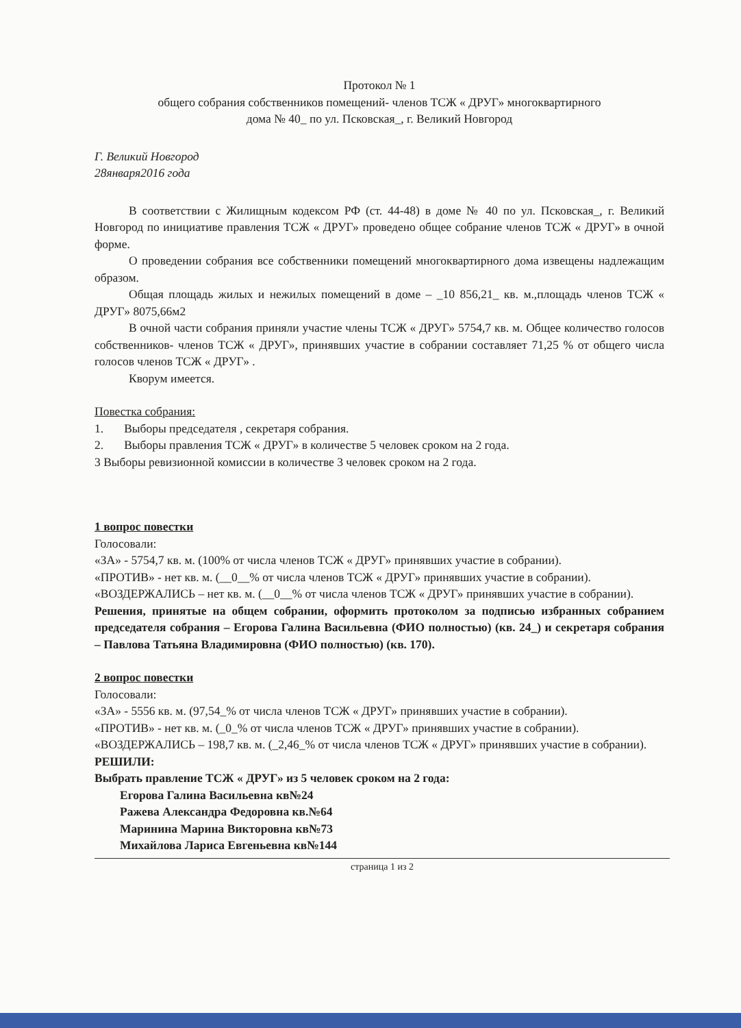Протокол № 1
общего собрания собственников помещений- членов ТСЖ « ДРУГ» многоквартирного
дома № 40_ по ул. Псковская_, г. Великий Новгород
Г. Великий Новгород
28января2016 года
В соответствии с Жилищным кодексом РФ (ст. 44-48) в доме № 40 по ул. Псковская_, г. Великий Новгород по инициативе правления ТСЖ « ДРУГ» проведено общее собрание членов ТСЖ « ДРУГ» в очной форме.
О проведении собрания все собственники помещений многоквартирного дома извещены надлежащим образом.
Общая площадь жилых и нежилых помещений в доме – _10 856,21_ кв. м.,площадь членов ТСЖ « ДРУГ» 8075,66м2
В очной части собрания приняли участие члены ТСЖ « ДРУГ» 5754,7 кв. м. Общее количество голосов собственников- членов ТСЖ « ДРУГ», принявших участие в собрании составляет 71,25 % от общего числа голосов членов ТСЖ « ДРУГ» .
Кворум имеется.
Повестка собрания:
1. Выборы председателя , секретаря собрания.
2. Выборы правления ТСЖ « ДРУГ» в количестве 5 человек сроком на 2 года.
3 Выборы ревизионной комиссии в количестве 3 человек сроком на 2 года.
1 вопрос повестки
Голосовали:
«ЗА» - 5754,7 кв. м. (100% от числа членов ТСЖ « ДРУГ» принявших участие в собрании).
«ПРОТИВ» - нет кв. м. (__0__% от числа членов ТСЖ « ДРУГ» принявших участие в собрании).
«ВОЗДЕРЖАЛИСЬ – нет кв. м. (__0__% от числа членов ТСЖ « ДРУГ» принявших участие в собрании).
Решения, принятые на общем собрании, оформить протоколом за подписью избранных собранием председателя собрания – Егорова Галина Васильевна (ФИО полностью) (кв. 24_) и секретаря собрания – Павлова Татьяна Владимировна (ФИО полностью) (кв. 170).
2 вопрос повестки
Голосовали:
«ЗА» - 5556 кв. м. (97,54_% от числа членов ТСЖ « ДРУГ» принявших участие в собрании).
«ПРОТИВ» - нет кв. м. (_0_% от числа членов ТСЖ « ДРУГ» принявших участие в собрании).
«ВОЗДЕРЖАЛИСЬ – 198,7 кв. м. (_2,46_% от числа членов ТСЖ « ДРУГ» принявших участие в собрании).
РЕШИЛИ:
Выбрать правление ТСЖ « ДРУГ» из 5 человек сроком на 2 года:
Егорова Галина Васильевна кв№24
Ражева Александра Федоровна кв.№64
Маринина Марина Викторовна кв№73
Михайлова Лариса Евгеньевна кв№144
страница 1 из 2